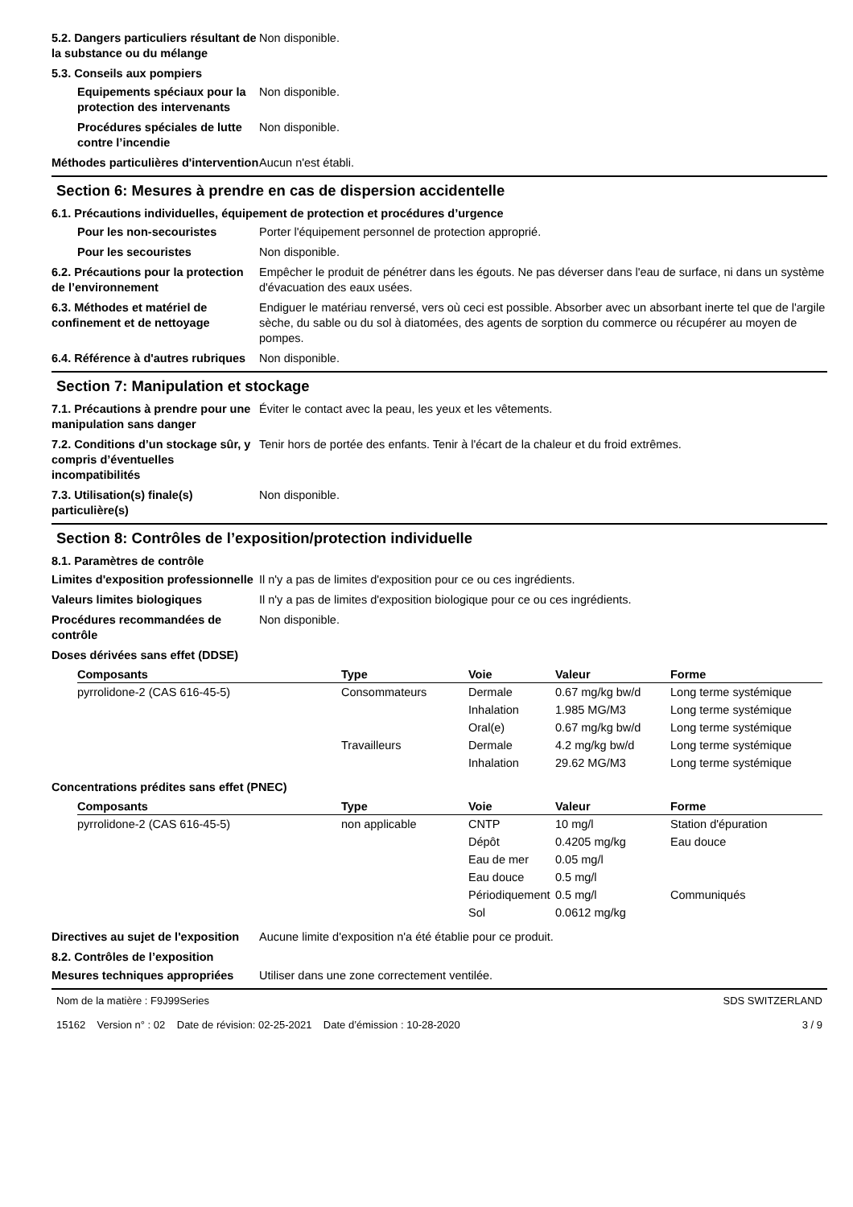5.2. Dangers particuliers résultant de la substance ou du mélange
Non disponible.
5.3. Conseils aux pompiers
Equipements spéciaux pour la protection des intervenants
Non disponible.
Procédures spéciales de lutte contre l’incendie
Non disponible.
Méthodes particulières d'intervention
Aucun n'est établi.
Section 6: Mesures à prendre en cas de dispersion accidentelle
6.1. Précautions individuelles, équipement de protection et procédures d’urgence
Pour les non-secouristes Porter l'équipement personnel de protection approprié.
Pour les secouristes Non disponible.
6.2. Précautions pour la protection de l’environnement
Empêcher le produit de pénétrer dans les égouts. Ne pas déverser dans l'eau de surface, ni dans un système d'évacuation des eaux usées.
6.3. Méthodes et matériel de confinement et de nettoyage
Endiguer le matériau renversé, vers où ceci est possible. Absorber avec un absorbant inerte tel que de l'argile sèche, du sable ou du sol à diatomées, des agents de sorption du commerce ou récupérer au moyen de pompes.
6.4. Référence à d'autres rubriques
Non disponible.
Section 7: Manipulation et stockage
7.1. Précautions à prendre pour une manipulation sans danger
Éviter le contact avec la peau, les yeux et les vêtements.
7.2. Conditions d’un stockage sûr, y compris d’éventuelles incompatibilités
Tenir hors de portée des enfants. Tenir à l'écart de la chaleur et du froid extrêmes.
7.3. Utilisation(s) finale(s) particulière(s)
Non disponible.
Section 8: Contrôles de l’exposition/protection individuelle
8.1. Paramètres de contrôle
Limites d'exposition professionnelle
Il n'y a pas de limites d'exposition pour ce ou ces ingrédients.
Valeurs limites biologiques Il n'y a pas de limites d'exposition biologique pour ce ou ces ingrédients.
Procédures recommandées de contrôle
Non disponible.
Doses dérivées sans effet (DDSE)
| Composants | Type | Voie | Valeur | Forme |
| --- | --- | --- | --- | --- |
| pyrrolidone-2 (CAS 616-45-5) | Consommateurs | Dermale | 0.67 mg/kg bw/d | Long terme systémique |
| | | Inhalation | 1.985 MG/M3 | Long terme systémique |
| | | Oral(e) | 0.67 mg/kg bw/d | Long terme systémique |
| | Travailleurs | Dermale | 4.2 mg/kg bw/d | Long terme systémique |
| | | Inhalation | 29.62 MG/M3 | Long terme systémique |
Concentrations prédites sans effet (PNEC)
| Composants | Type | Voie | Valeur | Forme |
| --- | --- | --- | --- | --- |
| pyrrolidone-2 (CAS 616-45-5) | non applicable | CNTP | 10 mg/l | Station d'épuration |
| | | Dépôt | 0.4205 mg/kg | Eau douce |
| | | Eau de mer | 0.05 mg/l | |
| | | Eau douce | 0.5 mg/l | |
| | | Périodiquement | 0.5 mg/l | Communiqués |
| | | Sol | 0.0612 mg/kg | |
Directives au sujet de l'exposition
Aucune limite d'exposition n'a été établie pour ce produit.
8.2. Contrôles de l’exposition
Mesures techniques appropriées
Utiliser dans une zone correctement ventilée.
Nom de la matière : F9J99Series
15162 Version n° : 02 Date de révision: 02-25-2021 Date d’émission : 10-28-2020
SDS SWITZERLAND
3 / 9